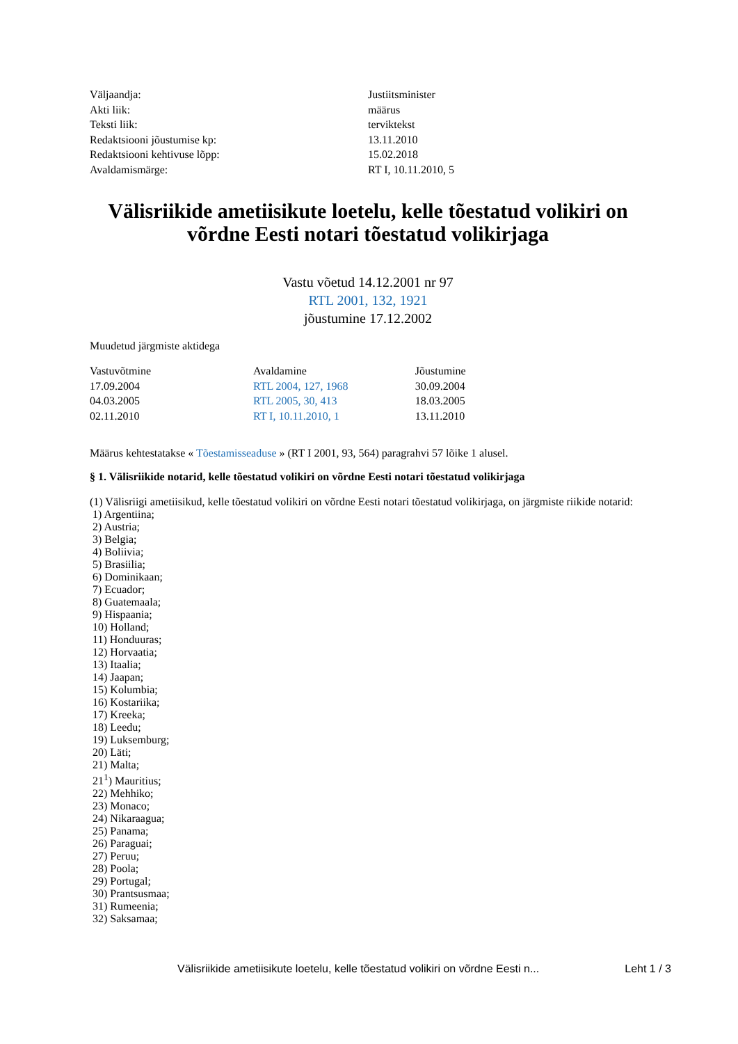| Väljaandja: | Justiitsminister |
| Akti liik: | määrus |
| Teksti liik: | terviktekst |
| Redaktsiooni jõustumise kp: | 13.11.2010 |
| Redaktsiooni kehtivuse lõpp: | 15.02.2018 |
| Avaldamismärge: | RT I, 10.11.2010, 5 |
Välisriikide ametiisikute loetelu, kelle tõestatud volikiri on võrdne Eesti notari tõestatud volikirjaga
Vastu võetud 14.12.2001 nr 97
RTL 2001, 132, 1921
jõustumine 17.12.2002
Muudetud järgmiste aktidega
| Vastuvõtmine | Avaldamine | Jõustumine |
| --- | --- | --- |
| 17.09.2004 | RTL 2004, 127, 1968 | 30.09.2004 |
| 04.03.2005 | RTL 2005, 30, 413 | 18.03.2005 |
| 02.11.2010 | RT I, 10.11.2010, 1 | 13.11.2010 |
Määrus kehtestatakse « Tõestamisseaduse » (RT I 2001, 93, 564) paragrahvi 57 lõike 1 alusel.
§ 1. Välisriikide notarid, kelle tõestatud volikiri on võrdne Eesti notari tõestatud volikirjaga
(1) Välisriigi ametiisikud, kelle tõestatud volikiri on võrdne Eesti notari tõestatud volikirjaga, on järgmiste riikide notarid:
1) Argentiina;
2) Austria;
3) Belgia;
4) Boliivia;
5) Brasiilia;
6) Dominikaan;
7) Ecuador;
8) Guatemaala;
9) Hispaania;
10) Holland;
11) Honduuras;
12) Horvaatia;
13) Itaalia;
14) Jaapan;
15) Kolumbia;
16) Kostariika;
17) Kreeka;
18) Leedu;
19) Luksemburg;
20) Läti;
21) Malta;
21<sup>1</sup>) Mauritius;
22) Mehhiko;
23) Monaco;
24) Nikaraagua;
25) Panama;
26) Paraguai;
27) Peruu;
28) Poola;
29) Portugal;
30) Prantsusmaa;
31) Rumeenia;
32) Saksamaa;
Välisriikide ametiisikute loetelu, kelle tõestatud volikiri on võrdne Eesti n... Leht 1 / 3